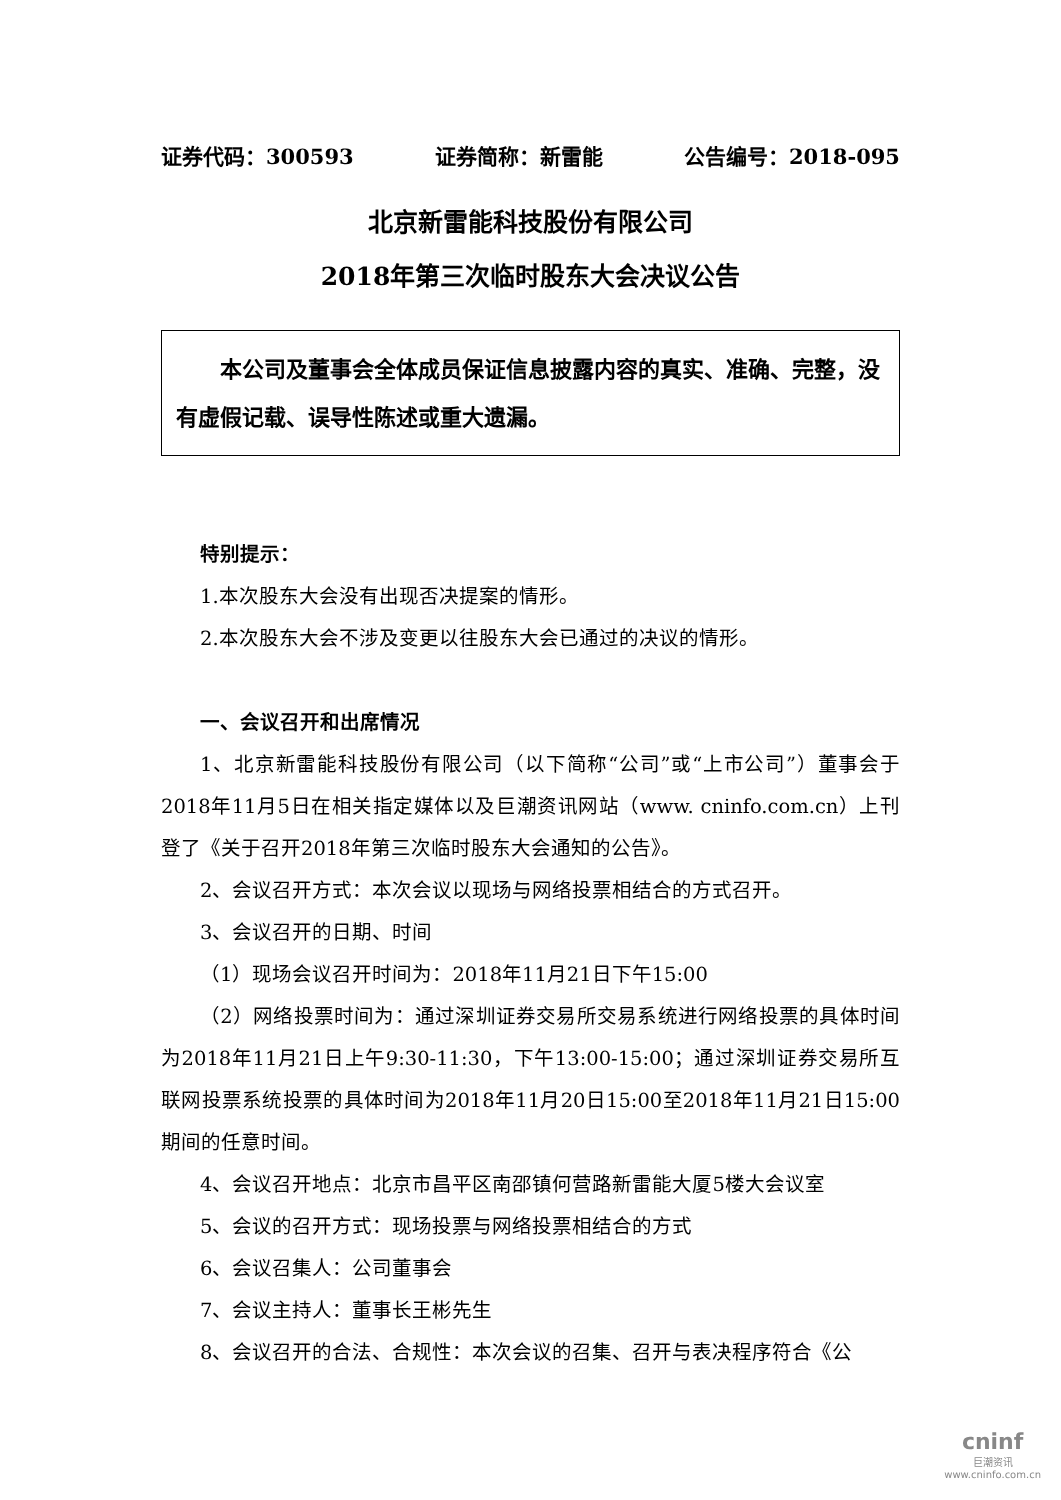证券代码：300593 证券简称：新雷能 公告编号：2018-095
北京新雷能科技股份有限公司
2018年第三次临时股东大会决议公告
本公司及董事会全体成员保证信息披露内容的真实、准确、完整，没有虚假记载、误导性陈述或重大遗漏。
特别提示：
1.本次股东大会没有出现否决提案的情形。
2.本次股东大会不涉及变更以往股东大会已通过的决议的情形。
一、会议召开和出席情况
1、北京新雷能科技股份有限公司（以下简称“公司”或“上市公司”）董事会于2018年11月5日在相关指定媒体以及巨潮资讯网站（www. cninfo.com.cn）上刊登了《关于召开2018年第三次临时股东大会通知的公告》。
2、会议召开方式：本次会议以现场与网络投票相结合的方式召开。
3、会议召开的日期、时间
（1）现场会议召开时间为：2018年11月21日下午15:00
（2）网络投票时间为：通过深圳证券交易所交易系统进行网络投票的具体时间为2018年11月21日上午9:30-11:30，下午13:00-15:00；通过深圳证券交易所互联网投票系统投票的具体时间为2018年11月20日15:00至2018年11月21日15:00期间的任意时间。
4、会议召开地点：北京市昌平区南邵镇何营路新雷能大厦5楼大会议室
5、会议的召开方式：现场投票与网络投票相结合的方式
6、会议召集人：公司董事会
7、会议主持人：董事长王彬先生
8、会议召开的合法、合规性：本次会议的召集、召开与表决程序符合《公
cninf
巨潮资讯
www.cninfo.com.cn